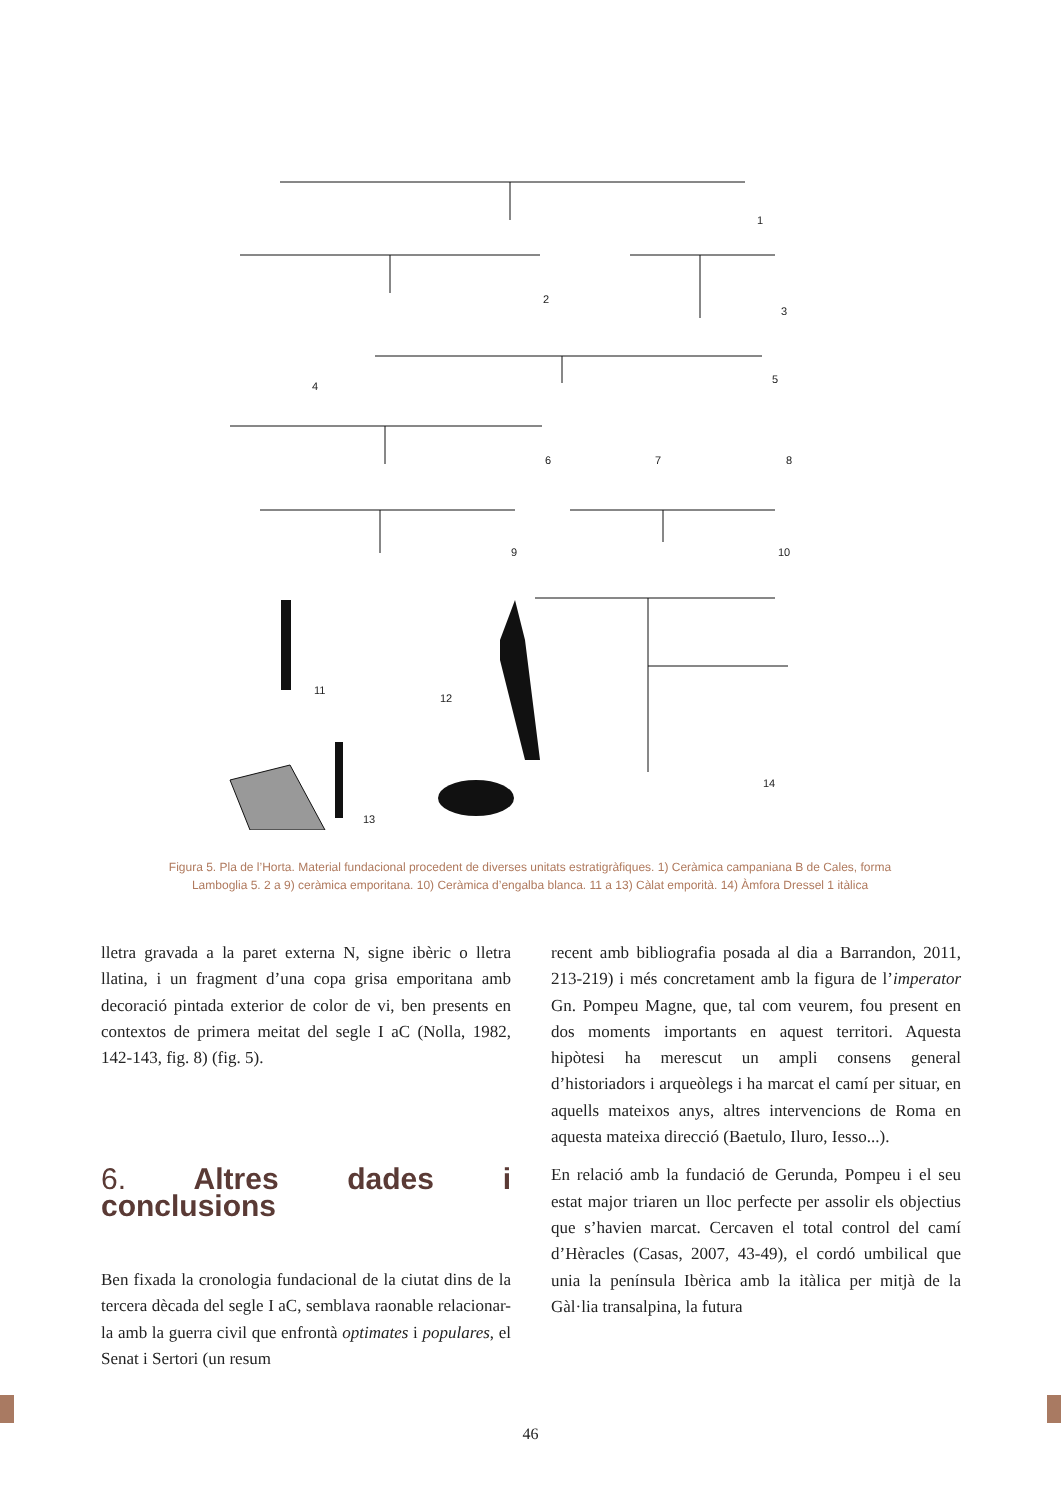1
2
3
4
5
6
7
8
9
10
11
12
14
13
Figura 5. Pla de l’Horta. Material fundacional procedent de diverses unitats estratigràfiques. 1) Ceràmica campaniana B de Cales, forma Lamboglia 5. 2 a 9) ceràmica emporitana. 10) Ceràmica d’engalba blanca. 11 a 13) Càlat emporità. 14) Àmfora Dressel 1 itàlica
lletra gravada a la paret externa N, signe ibèric o lletra llatina, i un fragment d’una copa grisa emporitana amb decoració pintada exterior de color de vi, ben presents en contextos de primera meitat del segle I aC (Nolla, 1982, 142-143, fig. 8) (fig. 5).
6. Altres dades i conclusions
Ben fixada la cronologia fundacional de la ciutat dins de la tercera dècada del segle I aC, semblava raonable relacionar-la amb la guerra civil que enfrontà optimates i populares, el Senat i Sertori (un resum
recent amb bibliografia posada al dia a Barrandon, 2011, 213-219) i més concretament amb la figura de l’imperator Gn. Pompeu Magne, que, tal com veurem, fou present en dos moments importants en aquest territori. Aquesta hipòtesi ha merescut un ampli consens general d’historiadors i arqueòlegs i ha marcat el camí per situar, en aquells mateixos anys, altres intervencions de Roma en aquesta mateixa direcció (Baetulo, Iluro, Iesso...).
En relació amb la fundació de Gerunda, Pompeu i el seu estat major triaren un lloc perfecte per assolir els objectius que s’havien marcat. Cercaven el total control del camí d’Hèracles (Casas, 2007, 43-49), el cordó umbilical que unia la península Ibèrica amb la itàlica per mitjà de la Gàl·lia transalpina, la futura
46